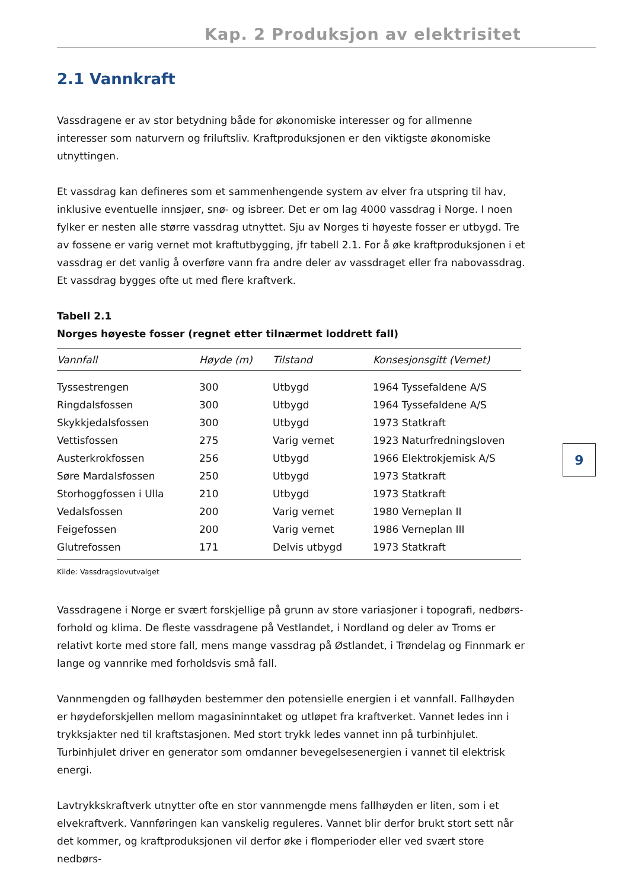Kap. 2 Produksjon av elektrisitet
2.1 Vannkraft
Vassdragene er av stor betydning både for økonomiske interesser og for allmenne interesser som naturvern og friluftsliv. Kraftproduksjonen er den viktigste økonomiske utnyttingen.
Et vassdrag kan defineres som et sammenhengende system av elver fra utspring til hav, inklusive eventuelle innsjøer, snø- og isbreer. Det er om lag 4000 vassdrag i Norge. I noen fylker er nesten alle større vassdrag utnyttet. Sju av Norges ti høyeste fosser er utbygd. Tre av fossene er varig vernet mot kraftutbygging, jfr tabell 2.1. For å øke kraftproduksjonen i et vassdrag er det vanlig å overføre vann fra andre deler av vassdraget eller fra nabovassdrag. Et vassdrag bygges ofte ut med flere kraftverk.
Tabell 2.1
Norges høyeste fosser (regnet etter tilnærmet loddrett fall)
| Vannfall | Høyde (m) | Tilstand | Konsesjonsgitt (Vernet) |
| --- | --- | --- | --- |
| Tyssestrengen | 300 | Utbygd | 1964 Tyssefaldene A/S |
| Ringdalsfossen | 300 | Utbygd | 1964 Tyssefaldene A/S |
| Skykkjedalsfossen | 300 | Utbygd | 1973 Statkraft |
| Vettisfossen | 275 | Varig vernet | 1923 Naturfredningsloven |
| Austerkrokfossen | 256 | Utbygd | 1966 Elektrokjemisk A/S |
| Søre Mardalsfossen | 250 | Utbygd | 1973 Statkraft |
| Storhoggfossen i Ulla | 210 | Utbygd | 1973 Statkraft |
| Vedalsfossen | 200 | Varig vernet | 1980 Verneplan II |
| Feigefossen | 200 | Varig vernet | 1986 Verneplan III |
| Glutrefossen | 171 | Delvis utbygd | 1973 Statkraft |
9
Kilde: Vassdragslovutvalget
Vassdragene i Norge er svært forskjellige på grunn av store variasjoner i topografi, nedbørs-forhold og klima. De fleste vassdragene på Vestlandet, i Nordland og deler av Troms er relativt korte med store fall, mens mange vassdrag på Østlandet, i Trøndelag og Finnmark er lange og vannrike med forholdsvis små fall.
Vannmengden og fallhøyden bestemmer den potensielle energien i et vannfall. Fallhøyden er høydeforskjellen mellom magasininntaket og utløpet fra kraftverket. Vannet ledes inn i trykksjakter ned til kraftstasjonen. Med stort trykk ledes vannet inn på turbinhjulet. Turbinhjulet driver en generator som omdanner bevegelsesenergien i vannet til elektrisk energi.
Lavtrykkskraftverk utnytter ofte en stor vannmengde mens fallhøyden er liten, som i et elvekraftverk. Vannføringen kan vanskelig reguleres. Vannet blir derfor brukt stort sett når det kommer, og kraftproduksjonen vil derfor øke i flomperioder eller ved svært store nedbørs-